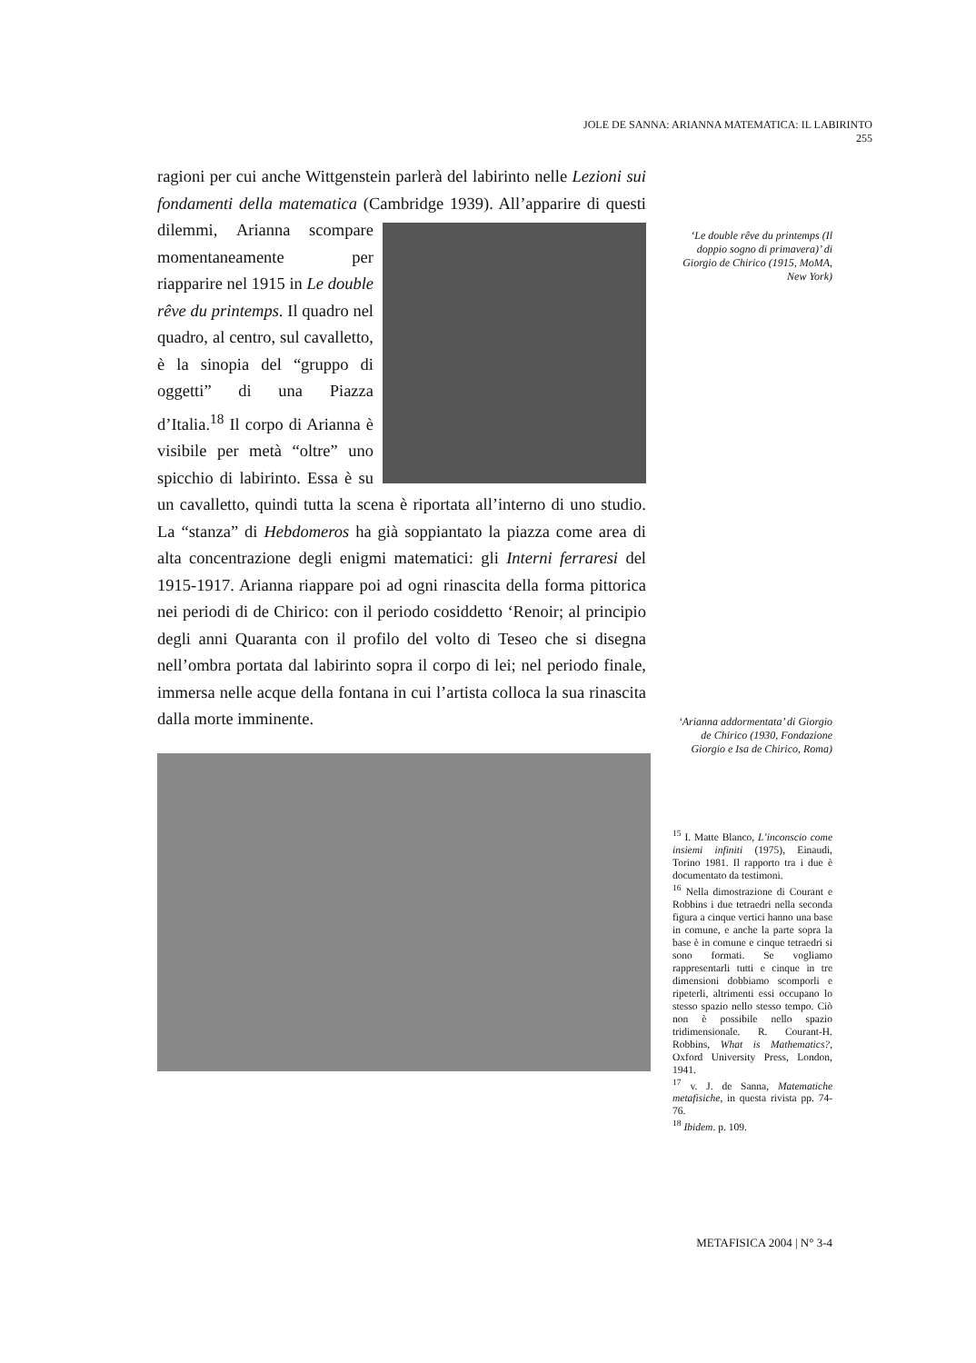JOLE DE SANNA: ARIANNA MATEMATICA: IL LABIRINTO 255
ragioni per cui anche Wittgenstein parlerà del labirinto nelle Lezioni sui fondamenti della matematica (Cambridge 1939). All’apparire di questi dilemmi,
Arianna scompare momentaneamente per riapparire nel 1915 in Le double rêve du printemps. Il quadro nel quadro, al centro, sul cavalletto, è la sinopia del “gruppo di oggetti” di una Piazza d’Italia.<sup>18</sup> Il corpo di Arianna è visibile per metà “oltre” uno spicchio di labirinto. Essa è su un cavalletto, quindi tutta la scena è riportata all’interno di uno studio. La “stanza” di Hebdomeros ha già soppiantato la piazza come area di alta concentrazione degli enigmi matematici: gli Interni ferraresi del 1915-1917. Arianna riappare poi ad ogni rinascita della forma pittorica nei periodi di de Chirico: con il periodo cosiddetto ‘Renoir; al principio degli anni Quaranta con il profilo del volto di Teseo che si disegna nell’ombra portata dal labirinto sopra il corpo di lei; nel periodo finale, immersa nelle acque della fontana in cui l’artista colloca la sua rinascita dalla morte imminente.
‘Le double rêve du printemps (Il doppio sogno di primavera)’ di Giorgio de Chirico (1915, MoMA, New York)
‘Arianna addormentata’ di Giorgio de Chirico (1930, Fondazione Giorgio e Isa de Chirico, Roma)
<sup>15</sup> I. Matte Blanco, L’inconscio come insiemi infiniti (1975), Einaudi, Torino 1981. Il rapporto tra i due è documentato da testimoni.
<sup>16</sup> Nella dimostrazione di Courant e Robbins i due tetraedri nella seconda figura a cinque vertici hanno una base in comune, e anche la parte sopra la base è in comune e cinque tetraedri si sono formati. Se vogliamo rappresentarli tutti e cinque in tre dimensioni dobbiamo scomporli e ripeterli, altrimenti essi occupano lo stesso spazio nello stesso tempo. Ciò non è possibile nello spazio tridimensionale. R. Courant-H. Robbins, What is Mathematics?, Oxford University Press, London, 1941.
<sup>17</sup> v. J. de Sanna, Matematiche metafisiche, in questa rivista pp. 74-76.
<sup>18</sup> Ibidem. p. 109.
METAFISICA 2004 | N° 3-4